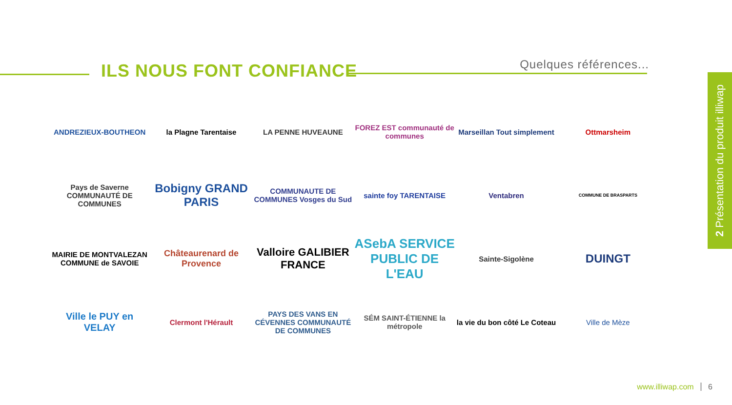ILS NOUS FONT CONFIANCE
Quelques références...
ANDREZIEUX-BOUTHEON
la Plagne Tarentaise
LA PENNE HUVEAUNE
FOREZ EST communauté de communes
Marseillan Tout simplement
Ottmarsheim
Pays de Saverne COMMUNAUTÉ DE COMMUNES
Bobigny GRAND PARIS
COMMUNAUTE DE COMMUNES Vosges du Sud
sainte foy TARENTAISE
Ventabren
COMMUNE DE BRASPARTS
MAIRIE DE MONTVALEZAN COMMUNE de SAVOIE
Châteaurenard de Provence
Valloire GALIBIER FRANCE
ASebA SERVICE PUBLIC DE L'EAU
Sainte-Sigolène
DUINGT
Ville le PUY en VELAY
Clermont l'Hérault
PAYS DES VANS EN CÉVENNES COMMUNAUTÉ DE COMMUNES
SÉM SAINT-ÉTIENNE la métropole
la vie du bon côté Le Coteau
Ville de Mèze
2 Présentation du produit illiwap
www.illiwap.com 6